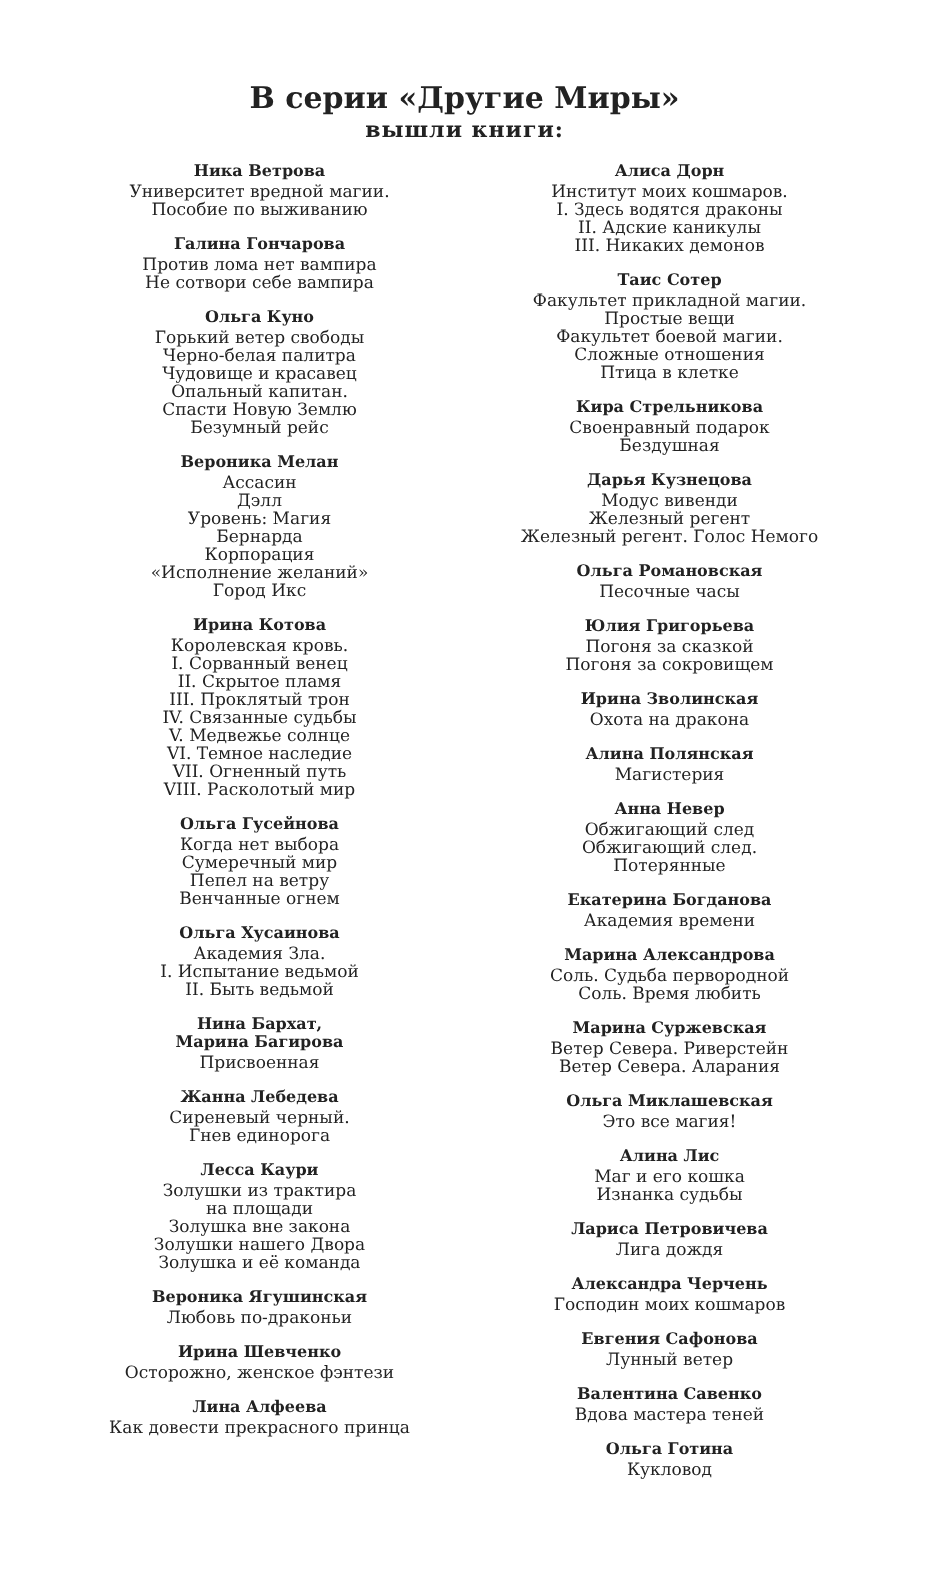В серии «Другие Миры»
вышли книги:
Ника Ветрова
Университет вредной магии.
Пособие по выживанию
Галина Гончарова
Против лома нет вампира
Не сотвори себе вампира
Ольга Куно
Горький ветер свободы
Черно-белая палитра
Чудовище и красавец
Опальный капитан.
Спасти Новую Землю
Безумный рейс
Вероника Мелан
Ассасин
Дэлл
Уровень: Магия
Бернарда
Корпорация
«Исполнение желаний»
Город Икс
Ирина Котова
Королевская кровь.
I. Сорванный венец
II. Скрытое пламя
III. Проклятый трон
IV. Связанные судьбы
V. Медвежье солнце
VI. Темное наследие
VII. Огненный путь
VIII. Расколотый мир
Ольга Гусейнова
Когда нет выбора
Сумеречный мир
Пепел на ветру
Венчанные огнем
Ольга Хусаинова
Академия Зла.
I. Испытание ведьмой
II. Быть ведьмой
Нина Бархат,
Марина Багирова
Присвоенная
Жанна Лебедева
Сиреневый черный.
Гнев единорога
Лесса Каури
Золушки из трактира
на площади
Золушка вне закона
Золушки нашего Двора
Золушка и её команда
Вероника Ягушинская
Любовь по-драконьи
Ирина Шевченко
Осторожно, женское фэнтези
Лина Алфеева
Как довести прекрасного принца
Алиса Дорн
Институт моих кошмаров.
I. Здесь водятся драконы
II. Адские каникулы
III. Никаких демонов
Таис Сотер
Факультет прикладной магии.
Простые вещи
Факультет боевой магии.
Сложные отношения
Птица в клетке
Кира Стрельникова
Своенравный подарок
Бездушная
Дарья Кузнецова
Модус вивенди
Железный регент
Железный регент. Голос Немого
Ольга Романовская
Песочные часы
Юлия Григорьева
Погоня за сказкой
Погоня за сокровищем
Ирина Зволинская
Охота на дракона
Алина Полянская
Магистерия
Анна Невер
Обжигающий след
Обжигающий след.
Потерянные
Екатерина Богданова
Академия времени
Марина Александрова
Соль. Судьба первородной
Соль. Время любить
Марина Суржевская
Ветер Севера. Риверстейн
Ветер Севера. Аларания
Ольга Миклашевская
Это все магия!
Алина Лис
Маг и его кошка
Изнанка судьбы
Лариса Петровичева
Лига дождя
Александра Черчень
Господин моих кошмаров
Евгения Сафонова
Лунный ветер
Валентина Савенко
Вдова мастера теней
Ольга Готина
Кукловод